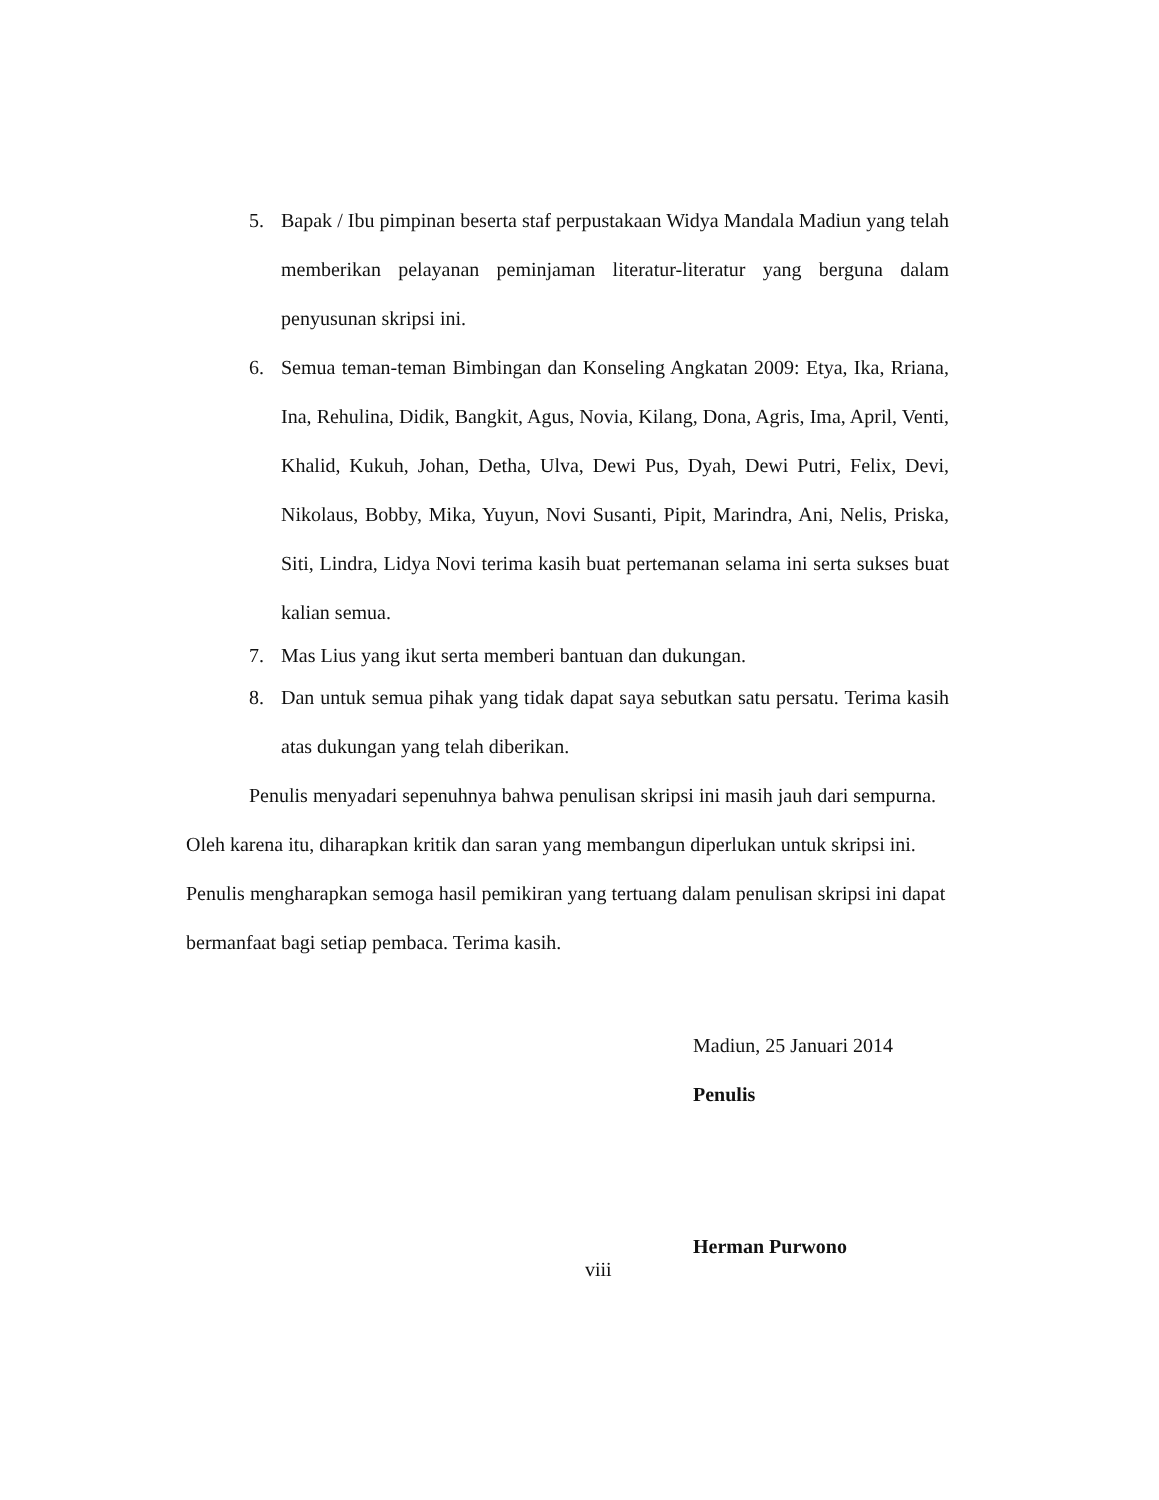5. Bapak / Ibu pimpinan beserta staf perpustakaan Widya Mandala Madiun yang telah memberikan pelayanan peminjaman literatur-literatur yang berguna dalam penyusunan skripsi ini.
6. Semua teman-teman Bimbingan dan Konseling Angkatan 2009: Etya, Ika, Rriana, Ina, Rehulina, Didik, Bangkit, Agus, Novia, Kilang, Dona, Agris, Ima, April, Venti, Khalid, Kukuh, Johan, Detha, Ulva, Dewi Pus, Dyah, Dewi Putri, Felix, Devi, Nikolaus, Bobby, Mika, Yuyun, Novi Susanti, Pipit, Marindra, Ani, Nelis, Priska, Siti, Lindra, Lidya Novi terima kasih buat pertemanan selama ini serta sukses buat kalian semua.
7. Mas Lius yang ikut serta memberi bantuan dan dukungan.
8. Dan untuk semua pihak yang tidak dapat saya sebutkan satu persatu. Terima kasih atas dukungan yang telah diberikan.
Penulis menyadari sepenuhnya bahwa penulisan skripsi ini masih jauh dari sempurna. Oleh karena itu, diharapkan kritik dan saran yang membangun diperlukan untuk skripsi ini. Penulis mengharapkan semoga hasil pemikiran yang tertuang dalam penulisan skripsi ini dapat bermanfaat bagi setiap pembaca. Terima kasih.
Madiun, 25 Januari 2014
Penulis
Herman Purwono
viii